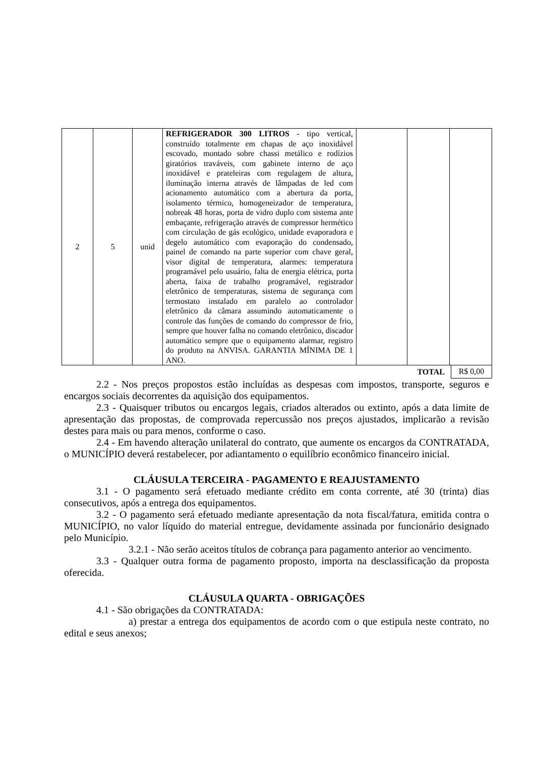| 2 | 5 | unid | REFRIGERADOR 300 LITROS - tipo vertical, construído totalmente em chapas de aço inoxidável escovado, montado sobre chassi metálico e rodízios giratórios traváveis, com gabinete interno de aço inoxidável e prateleiras com regulagem de altura, iluminação interna através de lâmpadas de led com acionamento automático com a abertura da porta, isolamento térmico, homogeneizador de temperatura, nobreak 48 horas, porta de vidro duplo com sistema ante embaçante, refrigeração através de compressor hermético com circulação de gás ecológico, unidade evaporadora e degelo automático com evaporação do condensado, painel de comando na parte superior com chave geral, visor digital de temperatura, alarmes: temperatura programável pelo usuário, falta de energia elétrica, porta aberta, faixa de trabalho programável, registrador eletrônico de temperaturas, sistema de segurança com termostato instalado em paralelo ao controlador eletrônico da câmara assumindo automaticamente o controle das funções de comando do compressor de frio, sempre que houver falha no comando eletrônico, discador automático sempre que o equipamento alarmar, registro do produto na ANVISA. GARANTIA MÍNIMA DE 1 ANO. | | | |
TOTAL R$ 0,00
2.2 - Nos preços propostos estão incluídas as despesas com impostos, transporte, seguros e encargos sociais decorrentes da aquisição dos equipamentos.
2.3 - Quaisquer tributos ou encargos legais, criados alterados ou extinto, após a data limite de apresentação das propostas, de comprovada repercussão nos preços ajustados, implicarão a revisão destes para mais ou para menos, conforme o caso.
2.4 - Em havendo alteração unilateral do contrato, que aumente os encargos da CONTRATADA, o MUNICÍPIO deverá restabelecer, por adiantamento o equilíbrio econômico financeiro inicial.
CLÁUSULA TERCEIRA - PAGAMENTO E REAJUSTAMENTO
3.1 - O pagamento será efetuado mediante crédito em conta corrente, até 30 (trinta) dias consecutivos, após a entrega dos equipamentos.
3.2 - O pagamento será efetuado mediante apresentação da nota fiscal/fatura, emitida contra o MUNICÍPIO, no valor líquido do material entregue, devidamente assinada por funcionário designado pelo Município.
3.2.1 - Não serão aceitos títulos de cobrança para pagamento anterior ao vencimento.
3.3 - Qualquer outra forma de pagamento proposto, importa na desclassificação da proposta oferecida.
CLÁUSULA QUARTA - OBRIGAÇÕES
4.1 - São obrigações da CONTRATADA:
a) prestar a entrega dos equipamentos de acordo com o que estipula neste contrato, no edital e seus anexos;